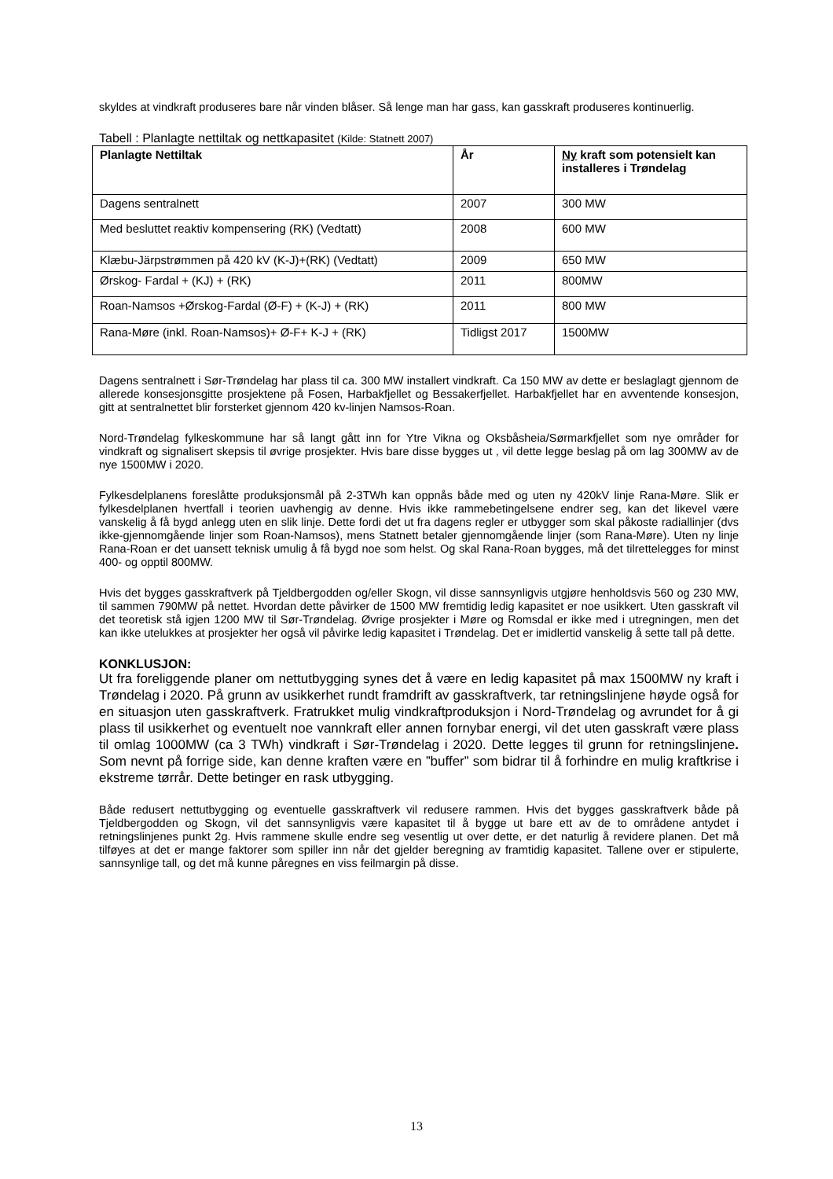skyldes at vindkraft produseres bare når vinden blåser. Så lenge man har gass, kan gasskraft produseres kontinuerlig.
Tabell : Planlagte nettiltak og nettkapasitet (Kilde: Statnett 2007)
| Planlagte Nettiltak | År | Ny kraft som potensielt kan installeres i Trøndelag |
| --- | --- | --- |
| Dagens sentralnett | 2007 | 300 MW |
| Med besluttet reaktiv kompensering (RK) (Vedtatt) | 2008 | 600 MW |
| Klæbu-Järpstrømmen på 420 kV (K-J)+(RK) (Vedtatt) | 2009 | 650 MW |
| Ørskog- Fardal + (KJ) + (RK) | 2011 | 800MW |
| Roan-Namsos +Ørskog-Fardal (Ø-F) + (K-J) + (RK) | 2011 | 800 MW |
| Rana-Møre (inkl. Roan-Namsos)+ Ø-F+ K-J + (RK) | Tidligst 2017 | 1500MW |
Dagens sentralnett i Sør-Trøndelag har plass til ca. 300 MW installert vindkraft. Ca 150 MW av dette er beslaglagt gjennom de allerede konsesjonsgitte prosjektene på Fosen, Harbakfjellet og Bessakerfjellet. Harbakfjellet har en avventende konsesjon, gitt at sentralnettet blir forsterket gjennom 420 kv-linjen Namsos-Roan.
Nord-Trøndelag fylkeskommune har så langt gått inn for Ytre Vikna og Oksbåsheia/Sørmarkfjellet som nye områder for vindkraft og signalisert skepsis til øvrige prosjekter. Hvis bare disse bygges ut , vil dette legge beslag på om lag 300MW av de nye 1500MW i 2020.
Fylkesdelplanens foreslåtte produksjonsmål på 2-3TWh kan oppnås både med og uten ny 420kV linje Rana-Møre. Slik er fylkesdelplanen hvertfall i teorien uavhengig av denne. Hvis ikke rammebetingelsene endrer seg, kan det likevel være vanskelig å få bygd anlegg uten en slik linje. Dette fordi det ut fra dagens regler er utbygger som skal påkoste radiallinjer (dvs ikke-gjennomgående linjer som Roan-Namsos), mens Statnett betaler gjennomgående linjer (som Rana-Møre). Uten ny linje Rana-Roan er det uansett teknisk umulig å få bygd noe som helst. Og skal Rana-Roan bygges, må det tilrettelegges for minst 400- og opptil 800MW.
Hvis det bygges gasskraftverk på Tjeldbergodden og/eller Skogn, vil disse sannsynligvis utgjøre henholdsvis 560 og 230 MW, til sammen 790MW på nettet. Hvordan dette påvirker de 1500 MW fremtidig ledig kapasitet er noe usikkert. Uten gasskraft vil det teoretisk stå igjen 1200 MW til Sør-Trøndelag. Øvrige prosjekter i Møre og Romsdal er ikke med i utregningen, men det kan ikke utelukkes at prosjekter her også vil påvirke ledig kapasitet i Trøndelag. Det er imidlertid vanskelig å sette tall på dette.
KONKLUSJON:
Ut fra foreliggende planer om nettutbygging synes det å være en ledig kapasitet på max 1500MW ny kraft i Trøndelag i 2020. På grunn av usikkerhet rundt framdrift av gasskraftverk, tar retningslinjene høyde også for en situasjon uten gasskraftverk. Fratrukket mulig vindkraftproduksjon i Nord-Trøndelag og avrundet for å gi plass til usikkerhet og eventuelt noe vannkraft eller annen fornybar energi, vil det uten gasskraft være plass til omlag 1000MW (ca 3 TWh) vindkraft i Sør-Trøndelag i 2020. Dette legges til grunn for retningslinjene. Som nevnt på forrige side, kan denne kraften være en ”buffer” som bidrar til å forhindre en mulig kraftkrise i ekstreme tørrår. Dette betinger en rask utbygging.
Både redusert nettutbygging og eventuelle gasskraftverk vil redusere rammen. Hvis det bygges gasskraftverk både på Tjeldbergodden og Skogn, vil det sannsynligvis være kapasitet til å bygge ut bare ett av de to områdene antydet i retningslinjenes punkt 2g. Hvis rammene skulle endre seg vesentlig ut over dette, er det naturlig å revidere planen. Det må tilføyes at det er mange faktorer som spiller inn når det gjelder beregning av framtidig kapasitet. Tallene over er stipulerte, sannsynlige tall, og det må kunne påregnes en viss feilmargin på disse.
13